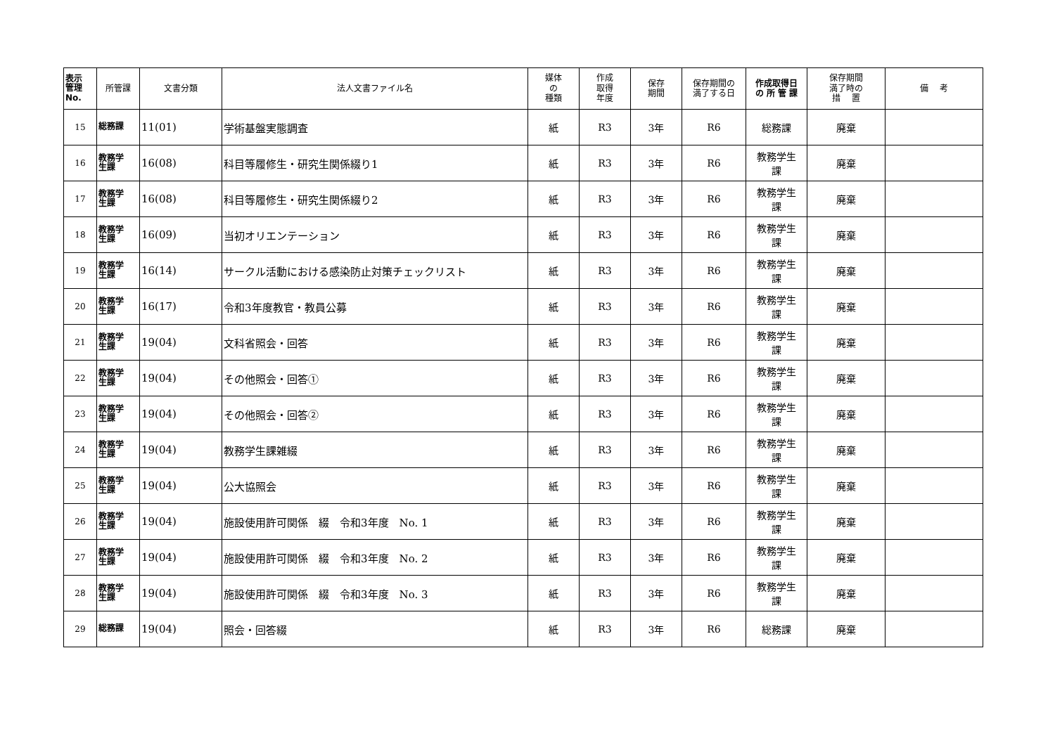| 表示 管理 No. | 所管課 | 文書分類 | 法人文書ファイル名 | 媒体 の 種類 | 作成 取得 年度 | 保存 期間 | 保存期間の 満了する日 | 作成取得日 の 所 管 課 | 保存期間 満了時の 措 置 | 備 考 |
| --- | --- | --- | --- | --- | --- | --- | --- | --- | --- | --- |
| 15 | 総務課 | 11(01) | 学術基盤実態調査 | 紙 | R3 | 3年 | R6 | 総務課 | 廃棄 | |
| 16 | 教務学 生課 | 16(08) | 科目等履修生・研究生関係綴り1 | 紙 | R3 | 3年 | R6 | 教務学生 課 | 廃棄 | |
| 17 | 教務学 生課 | 16(08) | 科目等履修生・研究生関係綴り2 | 紙 | R3 | 3年 | R6 | 教務学生 課 | 廃棄 | |
| 18 | 教務学 生課 | 16(09) | 当初オリエンテーション | 紙 | R3 | 3年 | R6 | 教務学生 課 | 廃棄 | |
| 19 | 教務学 生課 | 16(14) | サークル活動における感染防止対策チェックリスト | 紙 | R3 | 3年 | R6 | 教務学生 課 | 廃棄 | |
| 20 | 教務学 生課 | 16(17) | 令和3年度教官・教員公募 | 紙 | R3 | 3年 | R6 | 教務学生 課 | 廃棄 | |
| 21 | 教務学 生課 | 19(04) | 文科省照会・回答 | 紙 | R3 | 3年 | R6 | 教務学生 課 | 廃棄 | |
| 22 | 教務学 生課 | 19(04) | その他照会・回答① | 紙 | R3 | 3年 | R6 | 教務学生 課 | 廃棄 | |
| 23 | 教務学 生課 | 19(04) | その他照会・回答② | 紙 | R3 | 3年 | R6 | 教務学生 課 | 廃棄 | |
| 24 | 教務学 生課 | 19(04) | 教務学生課雑綴 | 紙 | R3 | 3年 | R6 | 教務学生 課 | 廃棄 | |
| 25 | 教務学 生課 | 19(04) | 公大協照会 | 紙 | R3 | 3年 | R6 | 教務学生 課 | 廃棄 | |
| 26 | 教務学 生課 | 19(04) | 施設使用許可関係 綴 令和3年度 No. 1 | 紙 | R3 | 3年 | R6 | 教務学生 課 | 廃棄 | |
| 27 | 教務学 生課 | 19(04) | 施設使用許可関係 綴 令和3年度 No. 2 | 紙 | R3 | 3年 | R6 | 教務学生 課 | 廃棄 | |
| 28 | 教務学 生課 | 19(04) | 施設使用許可関係 綴 令和3年度 No. 3 | 紙 | R3 | 3年 | R6 | 教務学生 課 | 廃棄 | |
| 29 | 総務課 | 19(04) | 照会・回答綴 | 紙 | R3 | 3年 | R6 | 総務課 | 廃棄 | |